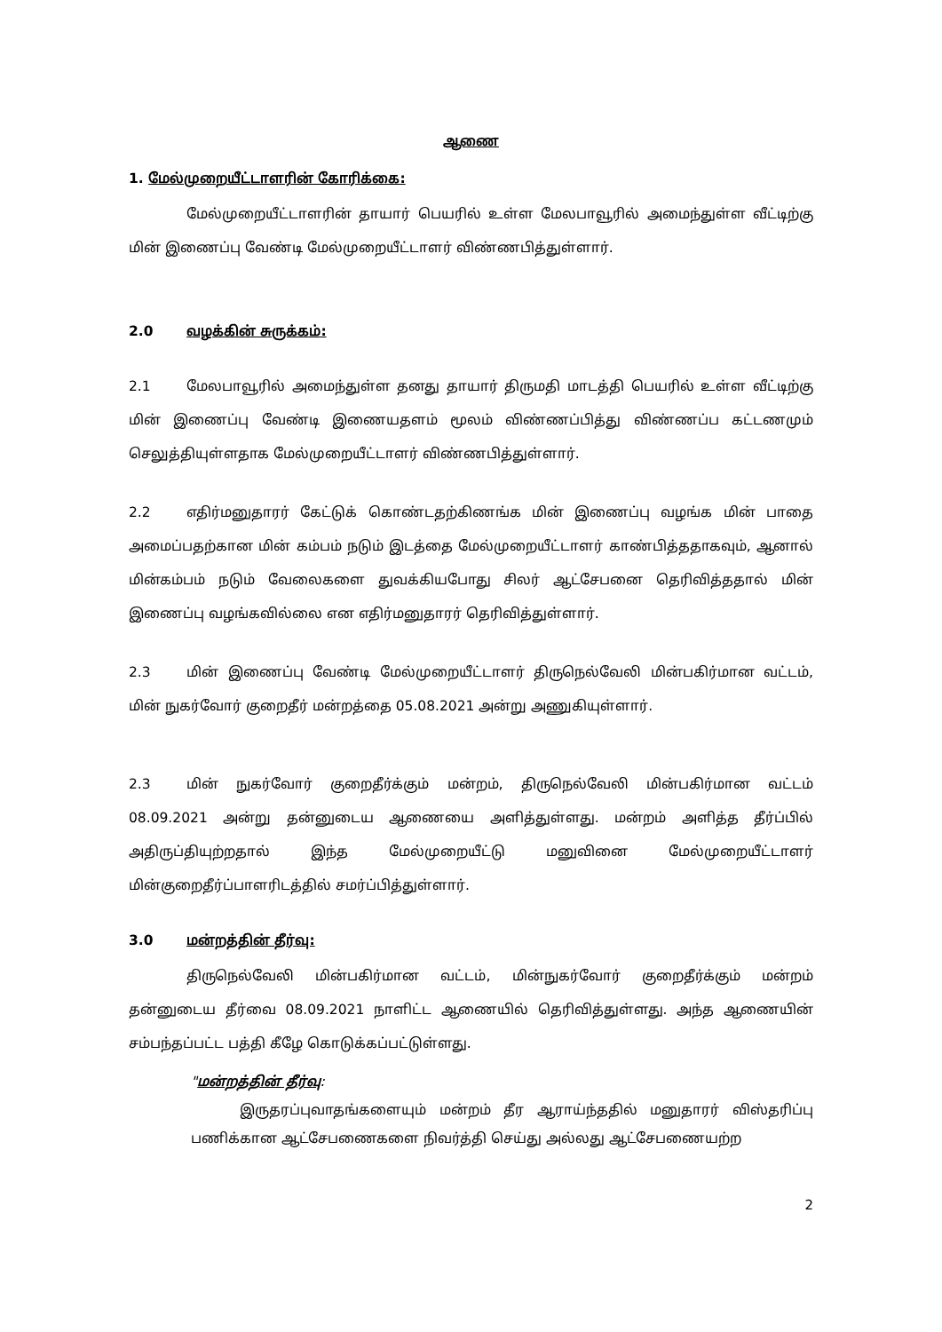ஆணை
1. மேல்முறையீட்டாளரின் கோரிக்கை:
மேல்முறையீட்டாளரின் தாயார் பெயரில் உள்ள மேலபாவூரில் அமைந்துள்ள வீட்டிற்கு மின் இணைப்பு வேண்டி மேல்முறையீட்டாளர் விண்ணபித்துள்ளார்.
2.0 வழக்கின் சுருக்கம்:
2.1 மேலபாவூரில் அமைந்துள்ள தனது தாயார் திருமதி மாடத்தி பெயரில் உள்ள வீட்டிற்கு மின் இணைப்பு வேண்டி இணையதளம் மூலம் விண்ணப்பித்து விண்ணப்ப கட்டணமும் செலுத்தியுள்ளதாக மேல்முறையீட்டாளர் விண்ணபித்துள்ளார்.
2.2 எதிர்மனுதாரர் கேட்டுக் கொண்டதற்கிணங்க மின் இணைப்பு வழங்க மின் பாதை அமைப்பதற்கான மின் கம்பம் நடும் இடத்தை மேல்முறையீட்டாளர் காண்பித்ததாகவும், ஆனால் மின்கம்பம் நடும் வேலைகளை துவக்கியபோது சிலர் ஆட்சேபனை தெரிவித்ததால் மின் இணைப்பு வழங்கவில்லை என எதிர்மனுதாரர் தெரிவித்துள்ளார்.
2.3 மின் இணைப்பு வேண்டி மேல்முறையீட்டாளர் திருநெல்வேலி மின்பகிர்மான வட்டம், மின் நுகர்வோர் குறைதீர் மன்றத்தை 05.08.2021 அன்று அணுகியுள்ளார்.
2.3 மின் நுகர்வோர் குறைதீர்க்கும் மன்றம், திருநெல்வேலி மின்பகிர்மான வட்டம் 08.09.2021 அன்று தன்னுடைய ஆணையை அளித்துள்ளது. மன்றம் அளித்த தீர்ப்பில் அதிருப்தியுற்றதால் இந்த மேல்முறையீட்டு மனுவினை மேல்முறையீட்டாளர் மின்குறைதீர்ப்பாளரிடத்தில் சமர்ப்பித்துள்ளார்.
3.0 மன்றத்தின் தீர்வு:
திருநெல்வேலி மின்பகிர்மான வட்டம், மின்நுகர்வோர் குறைதீர்க்கும் மன்றம் தன்னுடைய தீர்வை 08.09.2021 நாளிட்ட ஆணையில் தெரிவித்துள்ளது. அந்த ஆணையின் சம்பந்தப்பட்ட பத்தி கீழே கொடுக்கப்பட்டுள்ளது.
"மன்றத்தின் தீர்வு:
இருதரப்புவாதங்களையும் மன்றம் தீர ஆராய்ந்ததில் மனுதாரர் விஸ்தரிப்பு பணிக்கான ஆட்சேபணைகளை நிவர்த்தி செய்து அல்லது ஆட்சேபணையற்ற
2